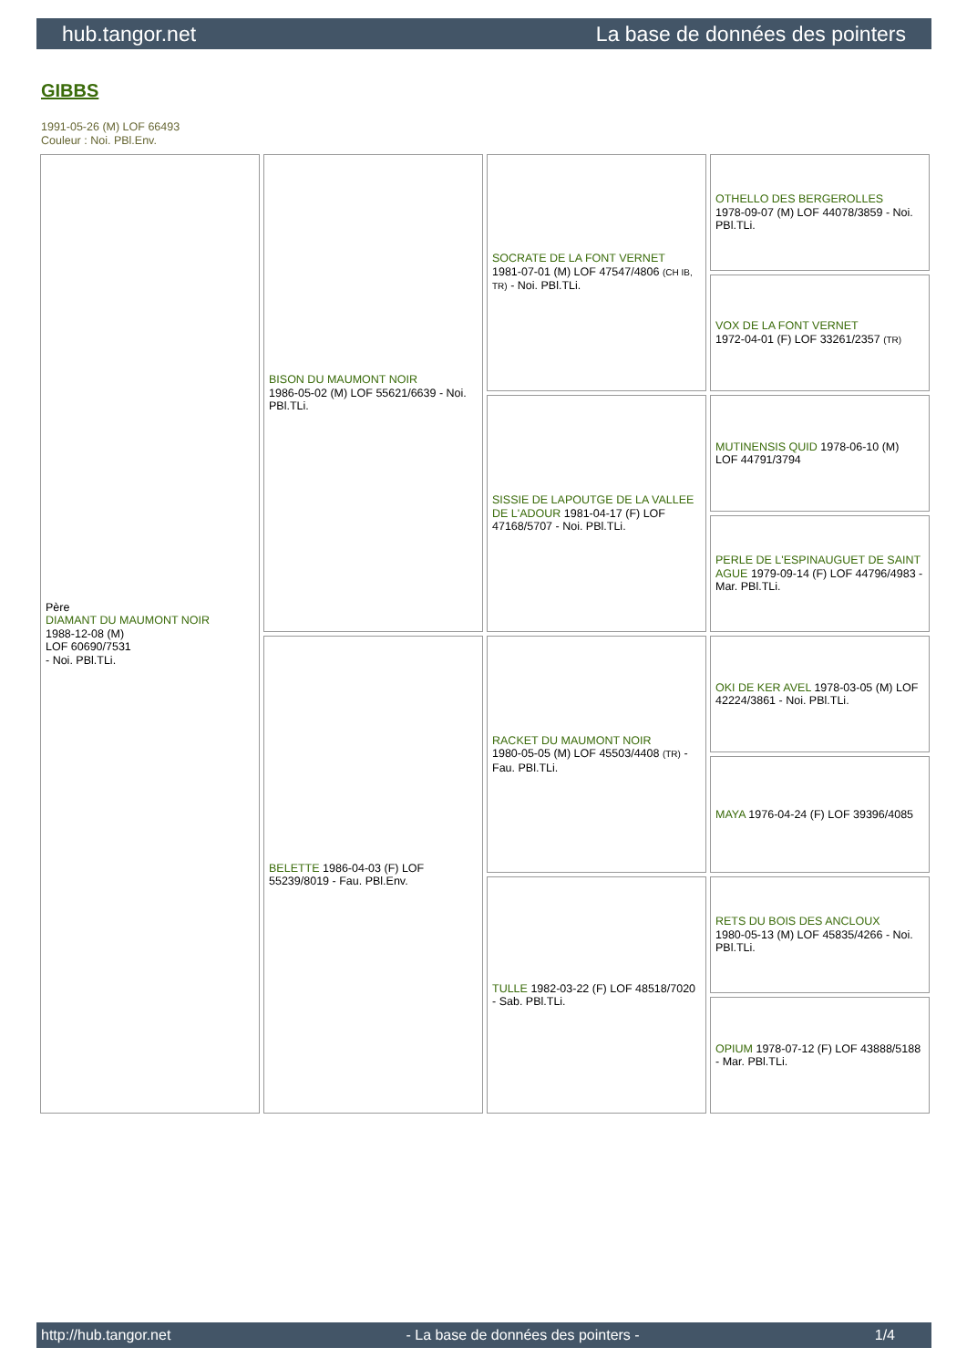hub.tangor.net La base de données des pointers
GIBBS
1991-05-26 (M) LOF 66493
Couleur : Noi. PBl.Env.
| Père DIAMANT DU MAUMONT NOIR 1988-12-08 (M) LOF 60690/7531 - Noi. PBl.TLi. | BISON DU MAUMONT NOIR 1986-05-02 (M) LOF 55621/6639 - Noi. PBl.TLi. | SOCRATE DE LA FONT VERNET 1981-07-01 (M) LOF 47547/4806 (CH IB, TR) - Noi. PBl.TLi. | OTHELLO DES BERGEROLLES 1978-09-07 (M) LOF 44078/3859 - Noi. PBl.TLi. |
| | | | VOX DE LA FONT VERNET 1972-04-01 (F) LOF 33261/2357 (TR) |
| | | SISSIE DE LAPOUTGE DE LA VALLEE DE L'ADOUR 1981-04-17 (F) LOF 47168/5707 - Noi. PBl.TLi. | MUTINENSIS QUID 1978-06-10 (M) LOF 44791/3794 |
| | | | PERLE DE L'ESPINAUGUET DE SAINT AGUE 1979-09-14 (F) LOF 44796/4983 - Mar. PBl.TLi. |
| | BELETTE 1986-04-03 (F) LOF 55239/8019 - Fau. PBl.Env. | RACKET DU MAUMONT NOIR 1980-05-05 (M) LOF 45503/4408 (TR) - Fau. PBl.TLi. | OKI DE KER AVEL 1978-03-05 (M) LOF 42224/3861 - Noi. PBl.TLi. |
| | | | MAYA 1976-04-24 (F) LOF 39396/4085 |
| | | TULLE 1982-03-22 (F) LOF 48518/7020 - Sab. PBl.TLi. | RETS DU BOIS DES ANCLOUX 1980-05-13 (M) LOF 45835/4266 - Noi. PBl.TLi. |
| | | | OPIUM 1978-07-12 (F) LOF 43888/5188 - Mar. PBl.TLi. |
http://hub.tangor.net - La base de données des pointers - 1/4